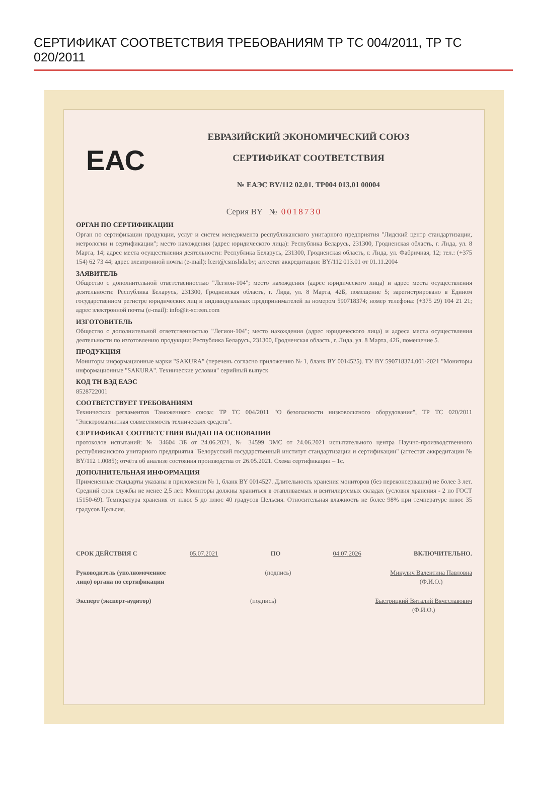СЕРТИФИКАТ СООТВЕТСТВИЯ ТРЕБОВАНИЯМ ТР ТС 004/2011, ТР ТС 020/2011
ЕАС
ЕВРАЗИЙСКИЙ ЭКОНОМИЧЕСКИЙ СОЮЗ
СЕРТИФИКАТ СООТВЕТСТВИЯ
№ ЕАЭС BY/112 02.01. ТР004 013.01 00004
Серия BY № 0018730
ОРГАН ПО СЕРТИФИКАЦИИ
Орган по сертификации продукции, услуг и систем менеджмента республиканского унитарного предприятия "Лидский центр стандартизации, метрологии и сертификации"; место нахождения (адрес юридического лица): Республика Беларусь, 231300, Гродненская область, г. Лида, ул. 8 Марта, 14; адрес места осуществления деятельности: Республика Беларусь, 231300, Гродненская область, г. Лида, ул. Фабричная, 12; тел.: (+375 154) 62 73 44; адрес электронной почты (e-mail): lcert@csmslida.by; аттестат аккредитации: BY/112 013.01 от 01.11.2004
ЗАЯВИТЕЛЬ
Общество с дополнительной ответственностью "Легион-104"; место нахождения (адрес юридического лица) и адрес места осуществления деятельности: Республика Беларусь, 231300, Гродненская область, г. Лида, ул. 8 Марта, 42Б, помещение 5; зарегистрировано в Едином государственном регистре юридических лиц и индивидуальных предпринимателей за номером 590718374; номер телефона: (+375 29) 104 21 21; адрес электронной почты (e-mail): info@it-screen.com
ИЗГОТОВИТЕЛЬ
Общество с дополнительной ответственностью "Легион-104"; место нахождения (адрес юридического лица) и адреса места осуществления деятельности по изготовлению продукции: Республика Беларусь, 231300, Гродненская область, г. Лида, ул. 8 Марта, 42Б, помещение 5.
ПРОДУКЦИЯ
Мониторы информационные марки "SAKURA" (перечень согласно приложению № 1, бланк BY 0014525). ТУ BY 590718374.001-2021 "Мониторы информационные "SAKURA". Технические условия" серийный выпуск
КОД ТН ВЭД ЕАЭС
8528722001
СООТВЕТСТВУЕТ ТРЕБОВАНИЯМ
Технических регламентов Таможенного союза: ТР ТС 004/2011 "О безопасности низковольтного оборудования", ТР ТС 020/2011 "Электромагнитная совместимость технических средств".
СЕРТИФИКАТ СООТВЕТСТВИЯ ВЫДАН НА ОСНОВАНИИ
протоколов испытаний: № 34604 ЭБ от 24.06.2021, № 34599 ЭМС от 24.06.2021 испытательного центра Научно-производственного республиканского унитарного предприятия "Белорусский государственный институт стандартизации и сертификации" (аттестат аккредитации № BY/112 1.0085); отчёта об анализе состояния производства от 26.05.2021. Схема сертификации – 1с.
ДОПОЛНИТЕЛЬНАЯ ИНФОРМАЦИЯ
Примененные стандарты указаны в приложении № 1, бланк BY 0014527. Длительность хранения мониторов (без переконсервации) не более 3 лет. Средний срок службы не менее 2,5 лет. Мониторы должны храниться в отапливаемых и вентилируемых складах (условия хранения - 2 по ГОСТ 15150-69). Температура хранения от плюс 5 до плюс 40 градусов Цельсия. Относительная влажность не более 98% при температуре плюс 35 градусов Цельсия.
СРОК ДЕЙСТВИЯ С 05.07.2021 ПО 04.07.2026 ВКЛЮЧИТЕЛЬНО.
Руководитель (уполномоченное
лицо) органа по сертификации (подпись) Микулич Валентина Павловна
(Ф.И.О.)
Эксперт (эксперт-аудитор) (подпись) Быстрицкий Виталий Вячеславович
(Ф.И.О.)